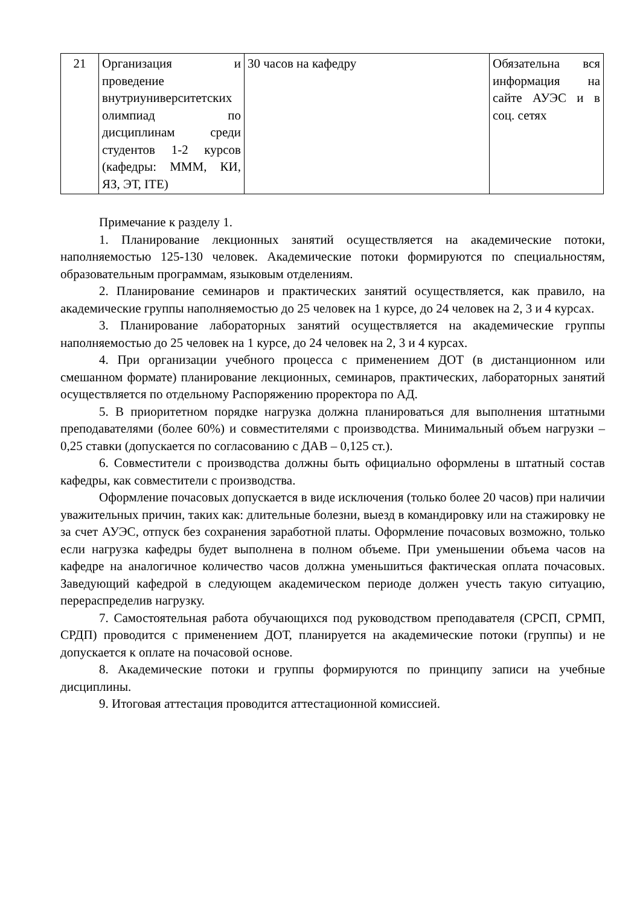| 21 | Организация и проведение внутриуниверситетских олимпиад по дисциплинам среди студентов 1-2 курсов (кафедры: МММ, КИ, ЯЗ, ЭТ, ITE) | 30 часов на кафедру | Обязательна вся информация на сайте АУЭС и в соц. сетях |
Примечание к разделу 1.
1. Планирование лекционных занятий осуществляется на академические потоки, наполняемостью 125-130 человек. Академические потоки формируются по специальностям, образовательным программам, языковым отделениям.
2. Планирование семинаров и практических занятий осуществляется, как правило, на академические группы наполняемостью до 25 человек на 1 курсе, до 24 человек на 2, 3 и 4 курсах.
3. Планирование лабораторных занятий осуществляется на академические группы наполняемостью до 25 человек на 1 курсе, до 24 человек на 2, 3 и 4 курсах.
4. При организации учебного процесса с применением ДОТ (в дистанционном или смешанном формате) планирование лекционных, семинаров, практических, лабораторных занятий осуществляется по отдельному Распоряжению проректора по АД.
5. В приоритетном порядке нагрузка должна планироваться для выполнения штатными преподавателями (более 60%) и совместителями с производства. Минимальный объем нагрузки – 0,25 ставки (допускается по согласованию с ДАВ – 0,125 ст.).
6. Совместители с производства должны быть официально оформлены в штатный состав кафедры, как совместители с производства.
Оформление почасовых допускается в виде исключения (только более 20 часов) при наличии уважительных причин, таких как: длительные болезни, выезд в командировку или на стажировку не за счет АУЭС, отпуск без сохранения заработной платы. Оформление почасовых возможно, только если нагрузка кафедры будет выполнена в полном объеме. При уменьшении объема часов на кафедре на аналогичное количество часов должна уменьшиться фактическая оплата почасовых. Заведующий кафедрой в следующем академическом периоде должен учесть такую ситуацию, перераспределив нагрузку.
7. Самостоятельная работа обучающихся под руководством преподавателя (СРСП, СРМП, СРДП) проводится с применением ДОТ, планируется на академические потоки (группы) и не допускается к оплате на почасовой основе.
8. Академические потоки и группы формируются по принципу записи на учебные дисциплины.
9. Итоговая аттестация проводится аттестационной комиссией.